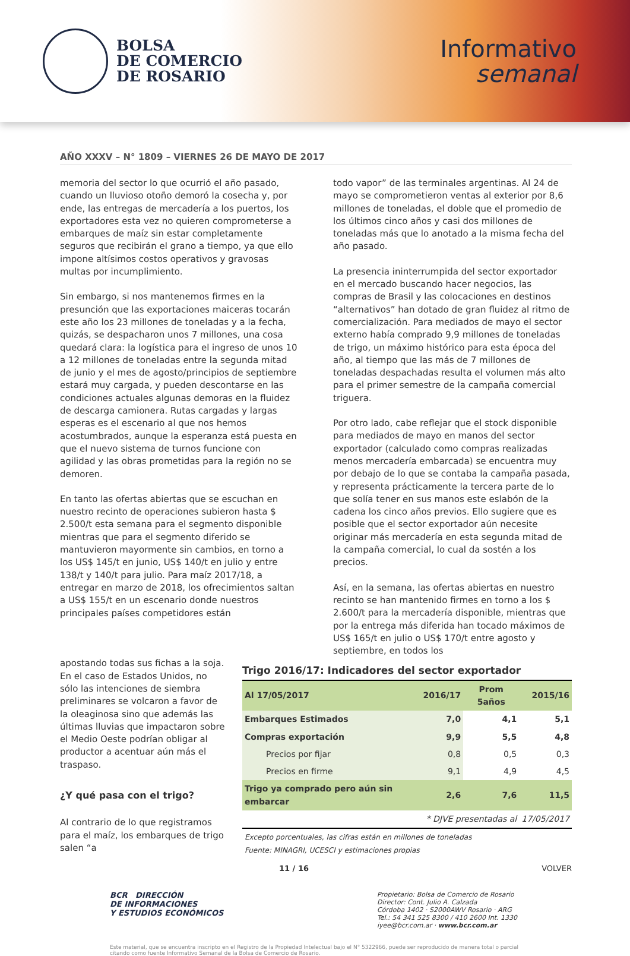BOLSA
DE COMERCIO
DE ROSARIO
Informativo
semanal
AÑO XXXV – N° 1809 – VIERNES 26 DE MAYO DE 2017
memoria del sector lo que ocurrió el año pasado, cuando un lluvioso otoño demoró la cosecha y, por ende, las entregas de mercadería a los puertos, los exportadores esta vez no quieren comprometerse a embarques de maíz sin estar completamente seguros que recibirán el grano a tiempo, ya que ello impone altísimos costos operativos y gravosas multas por incumplimiento.
Sin embargo, si nos mantenemos firmes en la presunción que las exportaciones maiceras tocarán este año los 23 millones de toneladas y a la fecha, quizás, se despacharon unos 7 millones, una cosa quedará clara: la logística para el ingreso de unos 10 a 12 millones de toneladas entre la segunda mitad de junio y el mes de agosto/principios de septiembre estará muy cargada, y pueden descontarse en las condiciones actuales algunas demoras en la fluidez de descarga camionera. Rutas cargadas y largas esperas es el escenario al que nos hemos acostumbrados, aunque la esperanza está puesta en que el nuevo sistema de turnos funcione con agilidad y las obras prometidas para la región no se demoren.
En tanto las ofertas abiertas que se escuchan en nuestro recinto de operaciones subieron hasta $ 2.500/t esta semana para el segmento disponible mientras que para el segmento diferido se mantuvieron mayormente sin cambios, en torno a los US$ 145/t en junio, US$ 140/t en julio y entre 138/t y 140/t para julio. Para maíz 2017/18, a entregar en marzo de 2018, los ofrecimientos saltan a US$ 155/t en un escenario donde nuestros principales países competidores están
todo vapor” de las terminales argentinas. Al 24 de mayo se comprometieron ventas al exterior por 8,6 millones de toneladas, el doble que el promedio de los últimos cinco años y casi dos millones de toneladas más que lo anotado a la misma fecha del año pasado.
La presencia ininterrumpida del sector exportador en el mercado buscando hacer negocios, las compras de Brasil y las colocaciones en destinos “alternativos” han dotado de gran fluidez al ritmo de comercialización. Para mediados de mayo el sector externo había comprado 9,9 millones de toneladas de trigo, un máximo histórico para esta época del año, al tiempo que las más de 7 millones de toneladas despachadas resulta el volumen más alto para el primer semestre de la campaña comercial triguera.
Por otro lado, cabe reflejar que el stock disponible para mediados de mayo en manos del sector exportador (calculado como compras realizadas menos mercadería embarcada) se encuentra muy por debajo de lo que se contaba la campaña pasada, y representa prácticamente la tercera parte de lo que solía tener en sus manos este eslabón de la cadena los cinco años previos. Ello sugiere que es posible que el sector exportador aún necesite originar más mercadería en esta segunda mitad de la campaña comercial, lo cual da sostén a los precios.
Así, en la semana, las ofertas abiertas en nuestro recinto se han mantenido firmes en torno a los $ 2.600/t para la mercadería disponible, mientras que por la entrega más diferida han tocado máximos de US$ 165/t en julio o US$ 170/t entre agosto y septiembre, en todos los
apostando todas sus fichas a la soja. En el caso de Estados Unidos, no sólo las intenciones de siembra preliminares se volcaron a favor de la oleaginosa sino que además las últimas lluvias que impactaron sobre el Medio Oeste podrían obligar al productor a acentuar aún más el traspaso.
¿Y qué pasa con el trigo?
Al contrario de lo que registramos para el maíz, los embarques de trigo salen “a
Trigo 2016/17: Indicadores del sector exportador
| Al 17/05/2017 | 2016/17 | Prom 5años | 2015/16 |
| --- | --- | --- | --- |
| Embarques Estimados | 7,0 | 4,1 | 5,1 |
| Compras exportación | 9,9 | 5,5 | 4,8 |
| Precios por fijar | 0,8 | 0,5 | 0,3 |
| Precios en firme | 9,1 | 4,9 | 4,5 |
| Trigo ya comprado pero aún sin embarcar | 2,6 | 7,6 | 11,5 |
| | * DJVE presentadas al | | 17/05/2017 |
| Excepto porcentuales, las cifras están en millones de toneladas Fuente: MINAGRI, UCESCI y estimaciones propias | | | |
11 / 16 VOLVER
BCR DIRECCIÓN
DE INFORMACIONES
Y ESTUDIOS ECONÓMICOS
Propietario: Bolsa de Comercio de Rosario
Director: Cont. Julio A. Calzada
Córdoba 1402 · S2000AWV Rosario · ARG
Tel.: 54 341 525 8300 / 410 2600 Int. 1330
iyee@bcr.com.ar · www.bcr.com.ar
Este material, que se encuentra inscripto en el Registro de la Propiedad Intelectual bajo el N° 5322966, puede ser reproducido de manera total o parcial citando como fuente Informativo Semanal de la Bolsa de Comercio de Rosario.